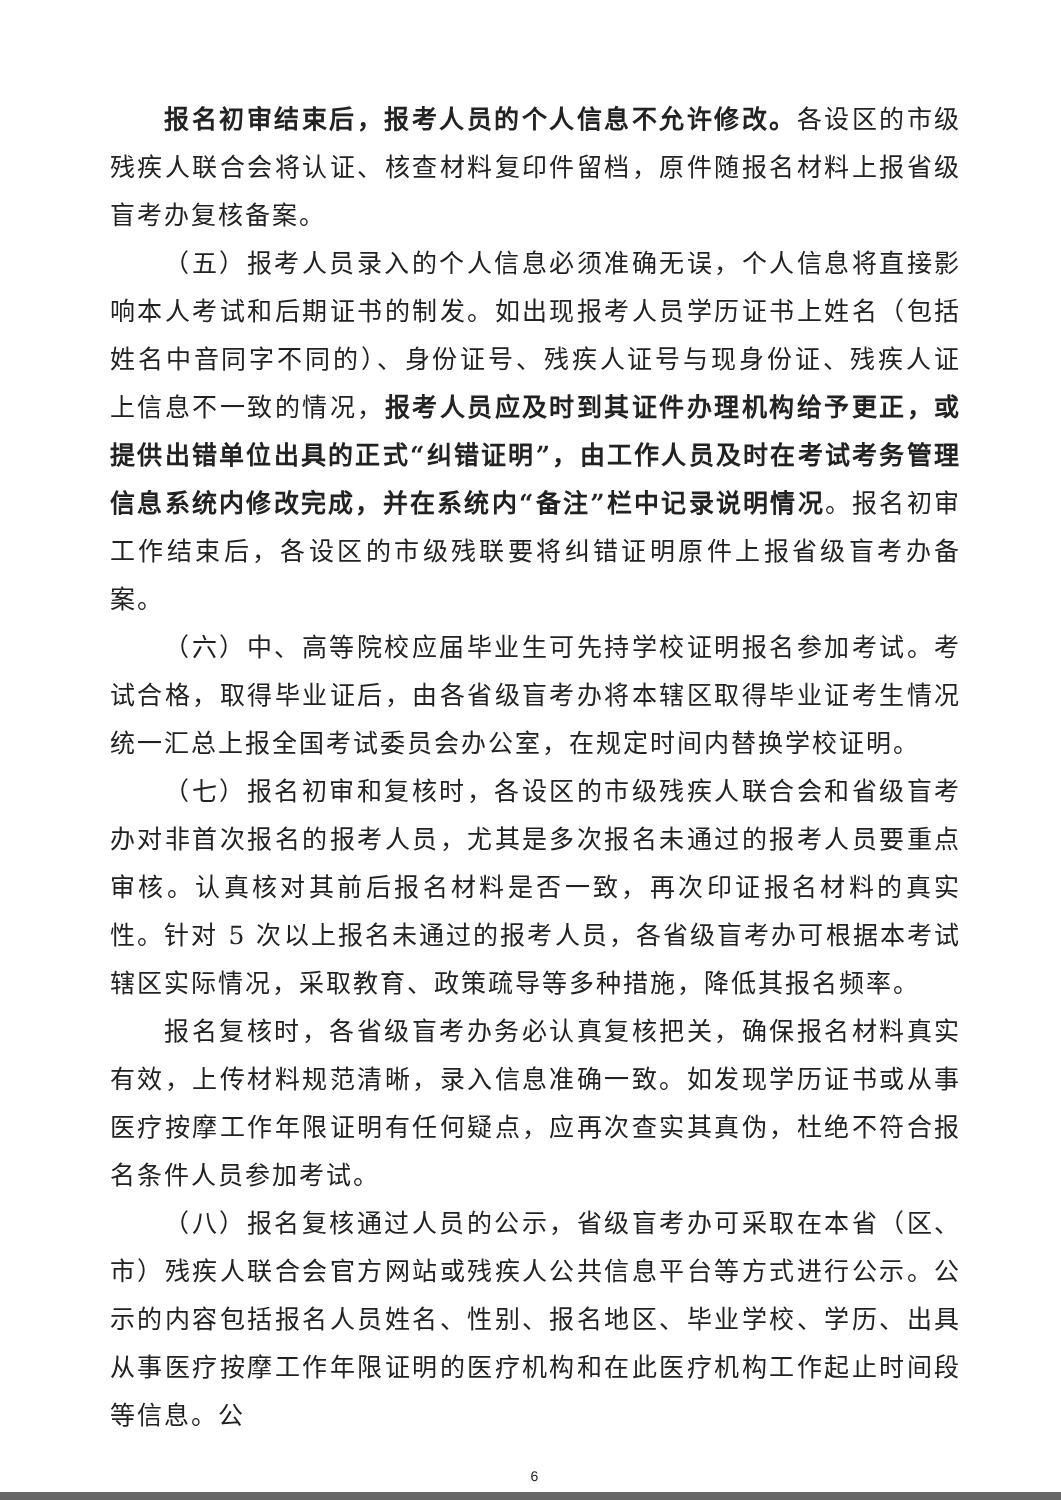报名初审结束后，报考人员的个人信息不允许修改。各设区的市级残疾人联合会将认证、核查材料复印件留档，原件随报名材料上报省级盲考办复核备案。
（五）报考人员录入的个人信息必须准确无误，个人信息将直接影响本人考试和后期证书的制发。如出现报考人员学历证书上姓名（包括姓名中音同字不同的）、身份证号、残疾人证号与现身份证、残疾人证上信息不一致的情况，报考人员应及时到其证件办理机构给予更正，或提供出错单位出具的正式“纠错证明”，由工作人员及时在考试考务管理信息系统内修改完成，并在系统内“备注”栏中记录说明情况。报名初审工作结束后，各设区的市级残联要将纠错证明原件上报省级盲考办备案。
（六）中、高等院校应届毕业生可先持学校证明报名参加考试。考试合格，取得毕业证后，由各省级盲考办将本辖区取得毕业证考生情况统一汇总上报全国考试委员会办公室，在规定时间内替换学校证明。
（七）报名初审和复核时，各设区的市级残疾人联合会和省级盲考办对非首次报名的报考人员，尤其是多次报名未通过的报考人员要重点审核。认真核对其前后报名材料是否一致，再次印证报名材料的真实性。针对 5 次以上报名未通过的报考人员，各省级盲考办可根据本考试辖区实际情况，采取教育、政策疏导等多种措施，降低其报名频率。
报名复核时，各省级盲考办务必认真复核把关，确保报名材料真实有效，上传材料规范清晰，录入信息准确一致。如发现学历证书或从事医疗按摩工作年限证明有任何疑点，应再次查实其真伪，杜绝不符合报名条件人员参加考试。
（八）报名复核通过人员的公示，省级盲考办可采取在本省（区、市）残疾人联合会官方网站或残疾人公共信息平台等方式进行公示。公示的内容包括报名人员姓名、性别、报名地区、毕业学校、学历、出具从事医疗按摩工作年限证明的医疗机构和在此医疗机构工作起止时间段等信息。公
6